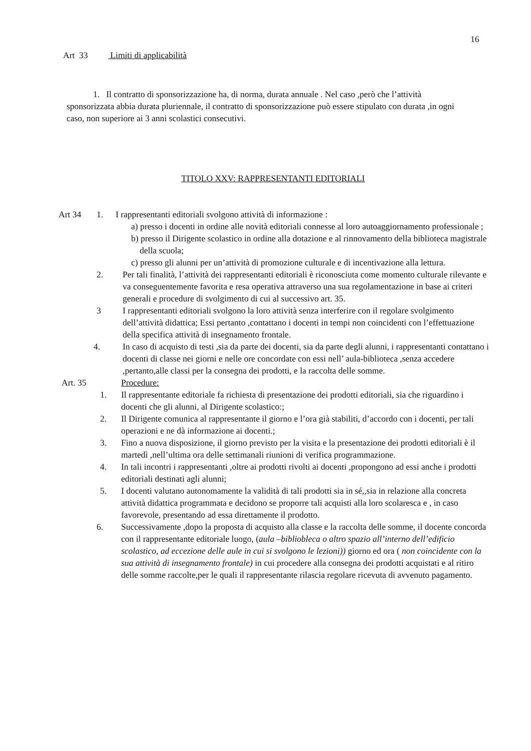16
Art 33 Limiti di applicabilità
1. Il contratto di sponsorizzazione ha, di norma, durata annuale . Nel caso ,però che l’attività sponsorizzata abbia durata pluriennale, il contratto di sponsorizzazione può essere stipulato con durata ,in ogni caso, non superiore ai 3 anni scolastici consecutivi.
TITOLO XXV: RAPPRESENTANTI EDITORIALI
Art 34 1. I rappresentanti editoriali svolgono attività di informazione :
a) presso i docenti in ordine alle novità editoriali connesse al loro autoaggiornamento professionale ;
b) presso il Dirigente scolastico in ordine alla dotazione e al rinnovamento della biblioteca magistrale della scuola;
c) presso gli alunni per un’attività di promozione culturale e di incentivazione alla lettura.
2. Per tali finalità, l’attività dei rappresentanti editoriali è riconosciuta come momento culturale rilevante e va conseguentemente favorita e resa operativa attraverso una sua regolamentazione in base ai criteri generali e procedure di svolgimento di cui al successivo art. 35.
3 I rappresentanti editoriali svolgono la loro attività senza interferire con il regolare svolgimento dell’attività didattica; Essi pertanto ,contattano i docenti in tempi non coincidenti con l’effettuazione della specifica attività di insegnamento frontale.
4. In caso di acquisto di testi ,sia da parte dei docenti, sia da parte degli alunni, i rappresentanti contattano i docenti di classe nei giorni e nelle ore concordate con essi nell’ aula-biblioteca ,senza accedere ,pertanto,alle classi per la consegna dei prodotti, e la raccolta delle somme.
Art. 35 Procedure:
1. Il rappresentante editoriale fa richiesta di presentazione dei prodotti editoriali, sia che riguardino i docenti che gli alunni, al Dirigente scolastico:;
2. Il Dirigente comunica al rappresentante il giorno e l’ora già stabiliti, d’accordo con i docenti, per tali operazioni e ne dà informazione ai docenti.;
3. Fino a nuova disposizione, il giorno previsto per la visita e la presentazione dei prodotti editoriali è il martedì ,nell’ultima ora delle settimanali riunioni di verifica programmazione.
4. In tali incontri i rappresentanti ,oltre ai prodotti rivolti ai docenti ,propongono ad essi anche i prodotti editoriali destinati agli alunni;
5. I docenti valutano autonomamente la validità di tali prodotti sia in sé,,sia in relazione alla concreta attività didattica programmata e decidono se proporre tali acquisti alla loro scolaresca e , in caso favorevole, presentando ad essa direttamente il prodotto.
6. Successivamente ,dopo la proposta di acquisto alla classe e la raccolta delle somme, il docente concorda con il rappresentante editoriale luogo, (aula –bibliobleca o altro spazio all’interno dell’edificio scolastico, ad eccezione delle aule in cui si svolgono le lezioni)) giorno ed ora ( non coincidente con la sua attività di insegnamento frontale) in cui procedere alla consegna dei prodotti acquistati e al ritiro delle somme raccolte,per le quali il rappresentante rilascia regolare ricevuta di avvenuto pagamento.